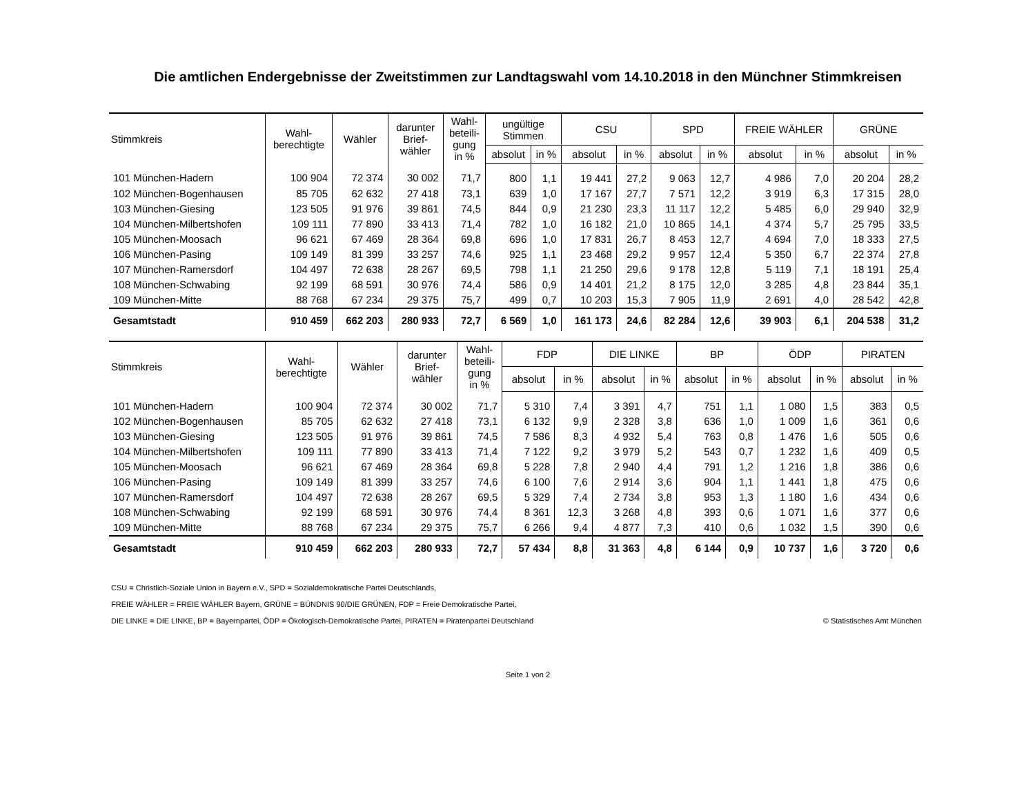Die amtlichen Endergebnisse der Zweitstimmen zur Landtagswahl vom 14.10.2018 in den Münchner Stimmkreisen
| Stimmkreis | Wahl- berechtigte | Wähler | darunter Brief- wähler | Wahl- beteili- gung in % | ungültige Stimmen | | CSU | | SPD | | FREIE WÄHLER | | GRÜNE | |
| --- | --- | --- | --- | --- | --- | --- | --- | --- | --- | --- | --- | --- | --- | --- |
| | | | | | absolut | in % | absolut | in % | absolut | in % | absolut | in % | absolut | in % |
| 101 München-Hadern | 100 904 | 72 374 | 30 002 | 71,7 | 800 | 1,1 | 19 441 | 27,2 | 9 063 | 12,7 | 4 986 | 7,0 | 20 204 | 28,2 |
| 102 München-Bogenhausen | 85 705 | 62 632 | 27 418 | 73,1 | 639 | 1,0 | 17 167 | 27,7 | 7 571 | 12,2 | 3 919 | 6,3 | 17 315 | 28,0 |
| 103 München-Giesing | 123 505 | 91 976 | 39 861 | 74,5 | 844 | 0,9 | 21 230 | 23,3 | 11 117 | 12,2 | 5 485 | 6,0 | 29 940 | 32,9 |
| 104 München-Milbertshofen | 109 111 | 77 890 | 33 413 | 71,4 | 782 | 1,0 | 16 182 | 21,0 | 10 865 | 14,1 | 4 374 | 5,7 | 25 795 | 33,5 |
| 105 München-Moosach | 96 621 | 67 469 | 28 364 | 69,8 | 696 | 1,0 | 17 831 | 26,7 | 8 453 | 12,7 | 4 694 | 7,0 | 18 333 | 27,5 |
| 106 München-Pasing | 109 149 | 81 399 | 33 257 | 74,6 | 925 | 1,1 | 23 468 | 29,2 | 9 957 | 12,4 | 5 350 | 6,7 | 22 374 | 27,8 |
| 107 München-Ramersdorf | 104 497 | 72 638 | 28 267 | 69,5 | 798 | 1,1 | 21 250 | 29,6 | 9 178 | 12,8 | 5 119 | 7,1 | 18 191 | 25,4 |
| 108 München-Schwabing | 92 199 | 68 591 | 30 976 | 74,4 | 586 | 0,9 | 14 401 | 21,2 | 8 175 | 12,0 | 3 285 | 4,8 | 23 844 | 35,1 |
| 109 München-Mitte | 88 768 | 67 234 | 29 375 | 75,7 | 499 | 0,7 | 10 203 | 15,3 | 7 905 | 11,9 | 2 691 | 4,0 | 28 542 | 42,8 |
| Gesamtstadt | 910 459 | 662 203 | 280 933 | 72,7 | 6 569 | 1,0 | 161 173 | 24,6 | 82 284 | 12,6 | 39 903 | 6,1 | 204 538 | 31,2 |
| Stimmkreis | Wahl- berechtigte | Wähler | darunter Brief- wähler | Wahl- beteili- gung in % | FDP | | DIE LINKE | | BP | | ÖDP | | PIRATEN | |
| --- | --- | --- | --- | --- | --- | --- | --- | --- | --- | --- | --- | --- | --- | --- |
| | | | | | absolut | in % | absolut | in % | absolut | in % | absolut | in % | absolut | in % |
| 101 München-Hadern | 100 904 | 72 374 | 30 002 | 71,7 | 5 310 | 7,4 | 3 391 | 4,7 | 751 | 1,1 | 1 080 | 1,5 | 383 | 0,5 |
| 102 München-Bogenhausen | 85 705 | 62 632 | 27 418 | 73,1 | 6 132 | 9,9 | 2 328 | 3,8 | 636 | 1,0 | 1 009 | 1,6 | 361 | 0,6 |
| 103 München-Giesing | 123 505 | 91 976 | 39 861 | 74,5 | 7 586 | 8,3 | 4 932 | 5,4 | 763 | 0,8 | 1 476 | 1,6 | 505 | 0,6 |
| 104 München-Milbertshofen | 109 111 | 77 890 | 33 413 | 71,4 | 7 122 | 9,2 | 3 979 | 5,2 | 543 | 0,7 | 1 232 | 1,6 | 409 | 0,5 |
| 105 München-Moosach | 96 621 | 67 469 | 28 364 | 69,8 | 5 228 | 7,8 | 2 940 | 4,4 | 791 | 1,2 | 1 216 | 1,8 | 386 | 0,6 |
| 106 München-Pasing | 109 149 | 81 399 | 33 257 | 74,6 | 6 100 | 7,6 | 2 914 | 3,6 | 904 | 1,1 | 1 441 | 1,8 | 475 | 0,6 |
| 107 München-Ramersdorf | 104 497 | 72 638 | 28 267 | 69,5 | 5 329 | 7,4 | 2 734 | 3,8 | 953 | 1,3 | 1 180 | 1,6 | 434 | 0,6 |
| 108 München-Schwabing | 92 199 | 68 591 | 30 976 | 74,4 | 8 361 | 12,3 | 3 268 | 4,8 | 393 | 0,6 | 1 071 | 1,6 | 377 | 0,6 |
| 109 München-Mitte | 88 768 | 67 234 | 29 375 | 75,7 | 6 266 | 9,4 | 4 877 | 7,3 | 410 | 0,6 | 1 032 | 1,5 | 390 | 0,6 |
| Gesamtstadt | 910 459 | 662 203 | 280 933 | 72,7 | 57 434 | 8,8 | 31 363 | 4,8 | 6 144 | 0,9 | 10 737 | 1,6 | 3 720 | 0,6 |
CSU = Christlich-Soziale Union in Bayern e.V., SPD = Sozialdemokratische Partei Deutschlands,
FREIE WÄHLER = FREIE WÄHLER Bayern, GRÜNE = BÜNDNIS 90/DIE GRÜNEN, FDP = Freie Demokratische Partei,
DIE LINKE = DIE LINKE, BP = Bayernpartei, ÖDP = Ökologisch-Demokratische Partei, PIRATEN = Piratenpartei Deutschland © Statistisches Amt München
Seite 1 von 2